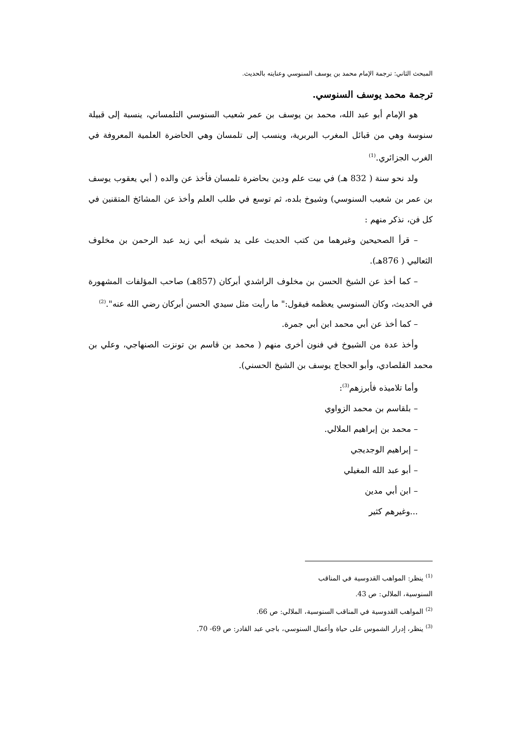المبحث الثاني: ترجمة الإمام محمد بن يوسف السنوسي وعنايته بالحديث.
ترجمة محمد يوسف السنوسي.
هو الإمام أبو عبد الله، محمد بن يوسف بن عمر شعيب السنوسي التلمساني، ينسبة إلى قبيلة سنوسة وهي من قبائل المغرب البربرية، وينسب إلى تلمسان وهي الحاضرة العلمية المعروفة في الغرب الجزائري.<sup>(1)</sup>
ولد نحو سنة ( 832 هـ) في بيت علم ودين بحاضرة تلمسان فأخذ عن والده ( أبي يعقوب يوسف بن عمر بن شعيب السنوسي) وشيوخ بلده، ثم توسع في طلب العلم وأخذ عن المشائخ المتقنين في كل فن، نذكر منهم :
– قرأ الصحيحين وغيرهما من كتب الحديث على يد شيخه أبي زيد عبد الرحمن بن مخلوف الثعالبي ( 876هـ).
– كما أخذ عن الشيخ الحسن بن مخلوف الراشدي أبركان (857هـ) صاحب المؤلفات المشهورة في الحديث، وكان السنوسي يعظمه فيقول:" ما رأيت مثل سيدي الحسن أبركان رضي الله عنه".<sup>(2)</sup>
– كما أخذ عن أبي محمد ابن أبي جمرة.
وأخذ عدة من الشيوخ في فنون أخرى منهم ( محمد بن قاسم بن تونزت الصنهاجي، وعلي بن محمد القلصادي، وأبو الحجاج يوسف بن الشيخ الحسني).
وأما تلاميذه فأبرزهم<sup>(3)</sup>:
– بلقاسم بن محمد الزواوي
– محمد بن إبراهيم الملالي.
– إبراهيم الوجديجي
– أبو عبد الله المغيلي
– ابن أبي مدين
...وغيرهم كثير
<sup>(1)</sup> ينظر: المواهب القدوسية في المناقب السنوسية، الملالي: ص 43.
<sup>(2)</sup> المواهب القدوسية في المناقب السنوسية، الملالي: ص 66.
<sup>(3)</sup> ينظر، إدرار الشموس على حياة وأعمال السنوسي، باجي عبد القادر: ص 69- 70.